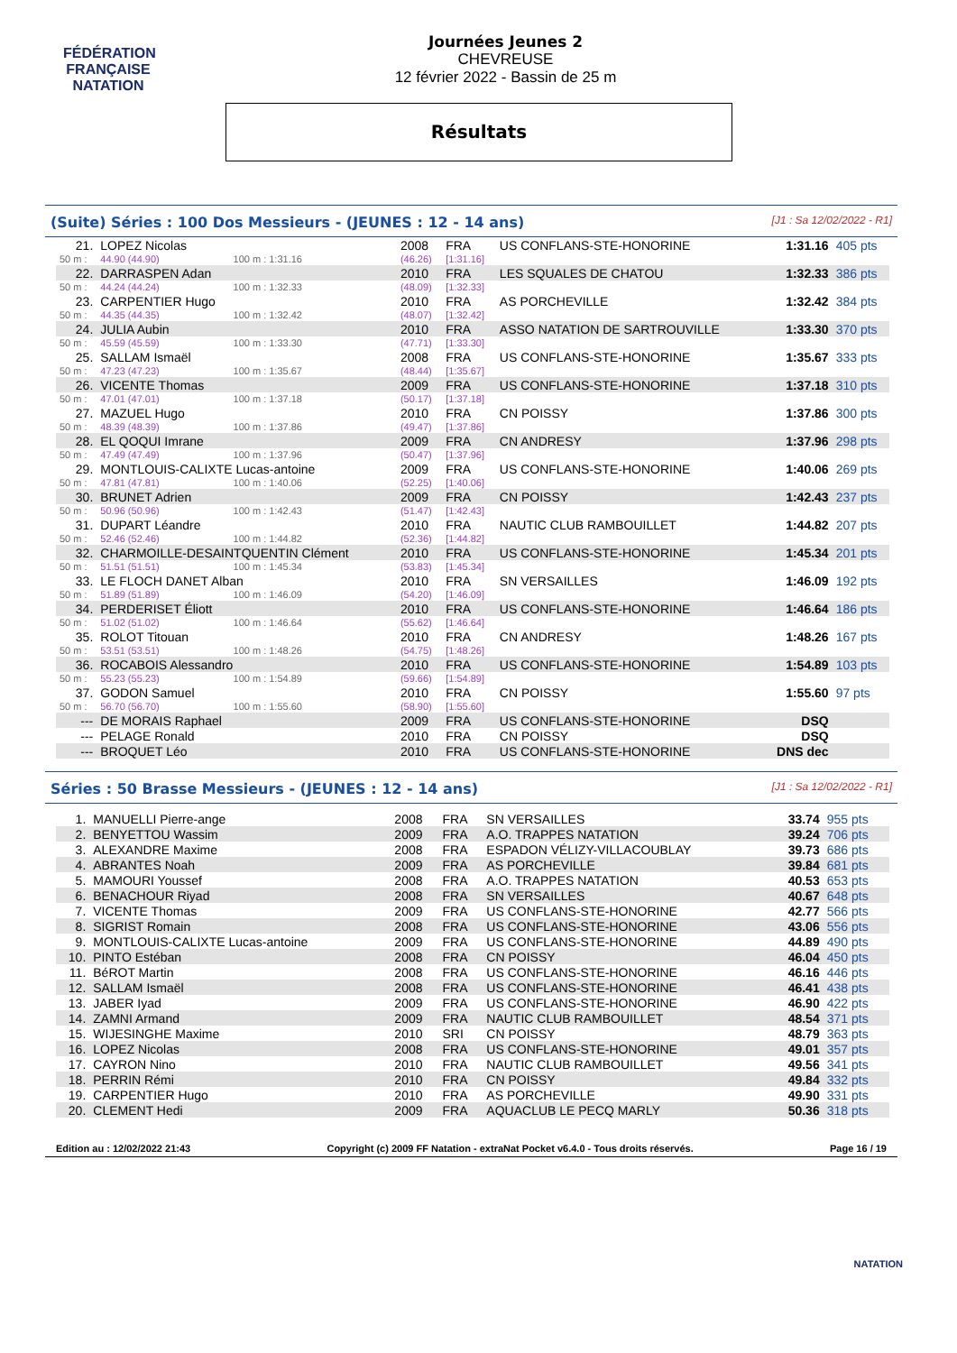FÉDÉRATION FRANÇAISE
NATATION
Journées Jeunes 2
CHEVREUSE
12 février 2022 - Bassin de 25 m
Résultats
(Suite) Séries : 100 Dos Messieurs - (JEUNES : 12 - 14 ans) [J1 : Sa 12/02/2022 - R1]
| 21. | LOPEZ Nicolas | | | 2008 | FRA | US CONFLANS-STE-HONORINE | 1:31.16 | 405 pts |
| 50 m : | 44.90 (44.90) | 100 m : 1:31.16 | | (46.26) | [1:31.16] | | | |
| 22. | DARRASPEN Adan | | | 2010 | FRA | LES SQUALES DE CHATOU | 1:32.33 | 386 pts |
| 50 m : | 44.24 (44.24) | 100 m : 1:32.33 | | (48.09) | [1:32.33] | | | |
| 23. | CARPENTIER Hugo | | | 2010 | FRA | AS PORCHEVILLE | 1:32.42 | 384 pts |
| 50 m : | 44.35 (44.35) | 100 m : 1:32.42 | | (48.07) | [1:32.42] | | | |
| 24. | JULIA Aubin | | | 2010 | FRA | ASSO NATATION DE SARTROUVILLE | 1:33.30 | 370 pts |
| 50 m : | 45.59 (45.59) | 100 m : 1:33.30 | | (47.71) | [1:33.30] | | | |
| 25. | SALLAM Ismaël | | | 2008 | FRA | US CONFLANS-STE-HONORINE | 1:35.67 | 333 pts |
| 50 m : | 47.23 (47.23) | 100 m : 1:35.67 | | (48.44) | [1:35.67] | | | |
| 26. | VICENTE Thomas | | | 2009 | FRA | US CONFLANS-STE-HONORINE | 1:37.18 | 310 pts |
| 50 m : | 47.01 (47.01) | 100 m : 1:37.18 | | (50.17) | [1:37.18] | | | |
| 27. | MAZUEL Hugo | | | 2010 | FRA | CN POISSY | 1:37.86 | 300 pts |
| 50 m : | 48.39 (48.39) | 100 m : 1:37.86 | | (49.47) | [1:37.86] | | | |
| 28. | EL QOQUI Imrane | | | 2009 | FRA | CN ANDRESY | 1:37.96 | 298 pts |
| 50 m : | 47.49 (47.49) | 100 m : 1:37.96 | | (50.47) | [1:37.96] | | | |
| 29. | MONTLOUIS-CALIXTE Lucas-antoine | | | 2009 | FRA | US CONFLANS-STE-HONORINE | 1:40.06 | 269 pts |
| 50 m : | 47.81 (47.81) | 100 m : 1:40.06 | | (52.25) | [1:40.06] | | | |
| 30. | BRUNET Adrien | | | 2009 | FRA | CN POISSY | 1:42.43 | 237 pts |
| 50 m : | 50.96 (50.96) | 100 m : 1:42.43 | | (51.47) | [1:42.43] | | | |
| 31. | DUPART Léandre | | | 2010 | FRA | NAUTIC CLUB RAMBOUILLET | 1:44.82 | 207 pts |
| 50 m : | 52.46 (52.46) | 100 m : 1:44.82 | | (52.36) | [1:44.82] | | | |
| 32. | CHARMOILLE-DESAINTQUENTIN Clément | | | 2010 | FRA | US CONFLANS-STE-HONORINE | 1:45.34 | 201 pts |
| 50 m : | 51.51 (51.51) | 100 m : 1:45.34 | | (53.83) | [1:45.34] | | | |
| 33. | LE FLOCH DANET Alban | | | 2010 | FRA | SN VERSAILLES | 1:46.09 | 192 pts |
| 50 m : | 51.89 (51.89) | 100 m : 1:46.09 | | (54.20) | [1:46.09] | | | |
| 34. | PERDERISET Éliott | | | 2010 | FRA | US CONFLANS-STE-HONORINE | 1:46.64 | 186 pts |
| 50 m : | 51.02 (51.02) | 100 m : 1:46.64 | | (55.62) | [1:46.64] | | | |
| 35. | ROLOT Titouan | | | 2010 | FRA | CN ANDRESY | 1:48.26 | 167 pts |
| 50 m : | 53.51 (53.51) | 100 m : 1:48.26 | | (54.75) | [1:48.26] | | | |
| 36. | ROCABOIS Alessandro | | | 2010 | FRA | US CONFLANS-STE-HONORINE | 1:54.89 | 103 pts |
| 50 m : | 55.23 (55.23) | 100 m : 1:54.89 | | (59.66) | [1:54.89] | | | |
| 37. | GODON Samuel | | | 2010 | FRA | CN POISSY | 1:55.60 | 97 pts |
| 50 m : | 56.70 (56.70) | 100 m : 1:55.60 | | (58.90) | [1:55.60] | | | |
| --- | DE MORAIS Raphael | | | 2009 | FRA | US CONFLANS-STE-HONORINE | DSQ | |
| --- | PELAGE Ronald | | | 2010 | FRA | CN POISSY | DSQ | |
| --- | BROQUET Léo | | | 2010 | FRA | US CONFLANS-STE-HONORINE | DNS dec | |
Séries : 50 Brasse Messieurs - (JEUNES : 12 - 14 ans) [J1 : Sa 12/02/2022 - R1]
| 1. | MANUELLI Pierre-ange | 2008 | FRA | SN VERSAILLES | 33.74 | 955 pts |
| 2. | BENYETTOU Wassim | 2009 | FRA | A.O. TRAPPES NATATION | 39.24 | 706 pts |
| 3. | ALEXANDRE Maxime | 2008 | FRA | ESPADON VÉLIZY-VILLACOUBLAY | 39.73 | 686 pts |
| 4. | ABRANTES Noah | 2009 | FRA | AS PORCHEVILLE | 39.84 | 681 pts |
| 5. | MAMOURI Youssef | 2008 | FRA | A.O. TRAPPES NATATION | 40.53 | 653 pts |
| 6. | BENACHOUR Riyad | 2008 | FRA | SN VERSAILLES | 40.67 | 648 pts |
| 7. | VICENTE Thomas | 2009 | FRA | US CONFLANS-STE-HONORINE | 42.77 | 566 pts |
| 8. | SIGRIST Romain | 2008 | FRA | US CONFLANS-STE-HONORINE | 43.06 | 556 pts |
| 9. | MONTLOUIS-CALIXTE Lucas-antoine | 2009 | FRA | US CONFLANS-STE-HONORINE | 44.89 | 490 pts |
| 10. | PINTO Estéban | 2008 | FRA | CN POISSY | 46.04 | 450 pts |
| 11. | BéROT Martin | 2008 | FRA | US CONFLANS-STE-HONORINE | 46.16 | 446 pts |
| 12. | SALLAM Ismaël | 2008 | FRA | US CONFLANS-STE-HONORINE | 46.41 | 438 pts |
| 13. | JABER Iyad | 2009 | FRA | US CONFLANS-STE-HONORINE | 46.90 | 422 pts |
| 14. | ZAMNI Armand | 2009 | FRA | NAUTIC CLUB RAMBOUILLET | 48.54 | 371 pts |
| 15. | WIJESINGHE Maxime | 2010 | SRI | CN POISSY | 48.79 | 363 pts |
| 16. | LOPEZ Nicolas | 2008 | FRA | US CONFLANS-STE-HONORINE | 49.01 | 357 pts |
| 17. | CAYRON Nino | 2010 | FRA | NAUTIC CLUB RAMBOUILLET | 49.56 | 341 pts |
| 18. | PERRIN Rémi | 2010 | FRA | CN POISSY | 49.84 | 332 pts |
| 19. | CARPENTIER Hugo | 2010 | FRA | AS PORCHEVILLE | 49.90 | 331 pts |
| 20. | CLEMENT Hedi | 2009 | FRA | AQUACLUB LE PECQ MARLY | 50.36 | 318 pts |
Edition au : 12/02/2022 21:43 Copyright (c) 2009 FF Natation - extraNat Pocket v6.4.0 - Tous droits réservés. Page 16 / 19
NATATION